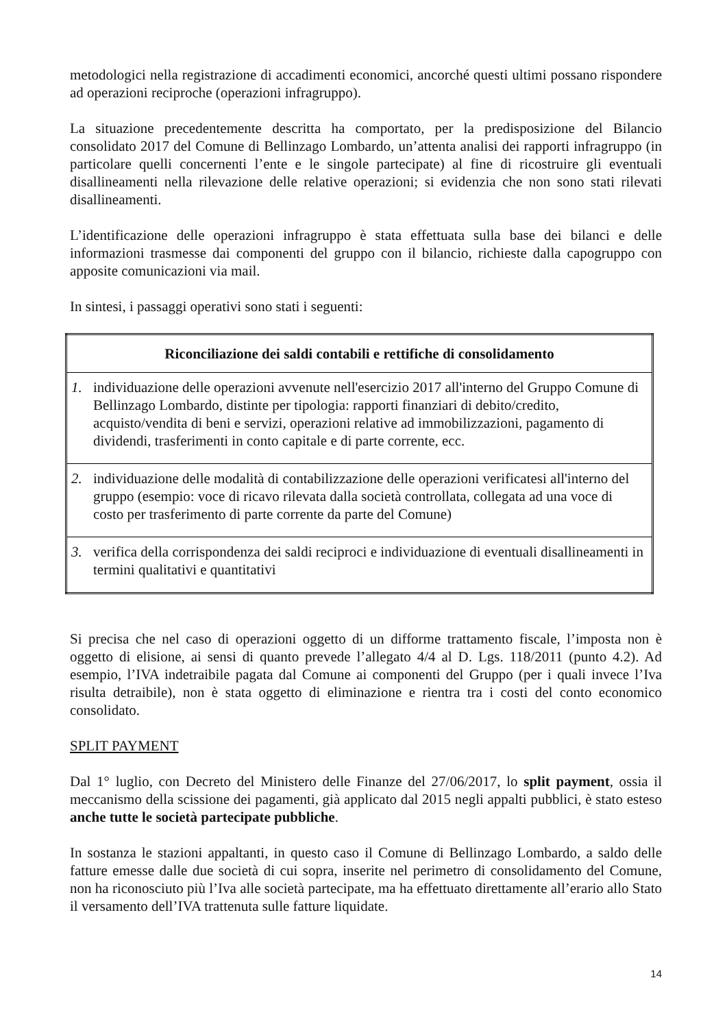metodologici nella registrazione di accadimenti economici, ancorché questi ultimi possano rispondere ad operazioni reciproche (operazioni infragruppo).
La situazione precedentemente descritta ha comportato, per la predisposizione del Bilancio consolidato 2017 del Comune di Bellinzago Lombardo, un’attenta analisi dei rapporti infragruppo (in particolare quelli concernenti l’ente e le singole partecipate) al fine di ricostruire gli eventuali disallineamenti nella rilevazione delle relative operazioni; si evidenzia che non sono stati rilevati disallineamenti.
L’identificazione delle operazioni infragruppo è stata effettuata sulla base dei bilanci e delle informazioni trasmesse dai componenti del gruppo con il bilancio, richieste dalla capogruppo con apposite comunicazioni via mail.
In sintesi, i passaggi operativi sono stati i seguenti:
| Riconciliazione dei saldi contabili e rettifiche di consolidamento |
| --- |
| 1. individuazione delle operazioni avvenute nell'esercizio 2017 all'interno del Gruppo Comune di Bellinzago Lombardo, distinte per tipologia: rapporti finanziari di debito/credito, acquisto/vendita di beni e servizi, operazioni relative ad immobilizzazioni, pagamento di dividendi, trasferimenti in conto capitale e di parte corrente, ecc. |
| 2. individuazione delle modalità di contabilizzazione delle operazioni verificatesi all'interno del gruppo (esempio: voce di ricavo rilevata dalla società controllata, collegata ad una voce di costo per trasferimento di parte corrente da parte del Comune) |
| 3. verifica della corrispondenza dei saldi reciproci e individuazione di eventuali disallineamenti in termini qualitativi e quantitativi |
Si precisa che nel caso di operazioni oggetto di un difforme trattamento fiscale, l’imposta non è oggetto di elisione, ai sensi di quanto prevede l’allegato 4/4 al D. Lgs. 118/2011 (punto 4.2). Ad esempio, l’IVA indetraibile pagata dal Comune ai componenti del Gruppo (per i quali invece l’Iva risulta detraibile), non è stata oggetto di eliminazione e rientra tra i costi del conto economico consolidato.
SPLIT PAYMENT
Dal 1° luglio, con Decreto del Ministero delle Finanze del 27/06/2017, lo split payment, ossia il meccanismo della scissione dei pagamenti, già applicato dal 2015 negli appalti pubblici, è stato esteso anche tutte le società partecipate pubbliche.
In sostanza le stazioni appaltanti, in questo caso il Comune di Bellinzago Lombardo, a saldo delle fatture emesse dalle due società di cui sopra, inserite nel perimetro di consolidamento del Comune, non ha riconosciuto più l’Iva alle società partecipate, ma ha effettuato direttamente all’erario allo Stato il versamento dell’IVA trattenuta sulle fatture liquidate.
14